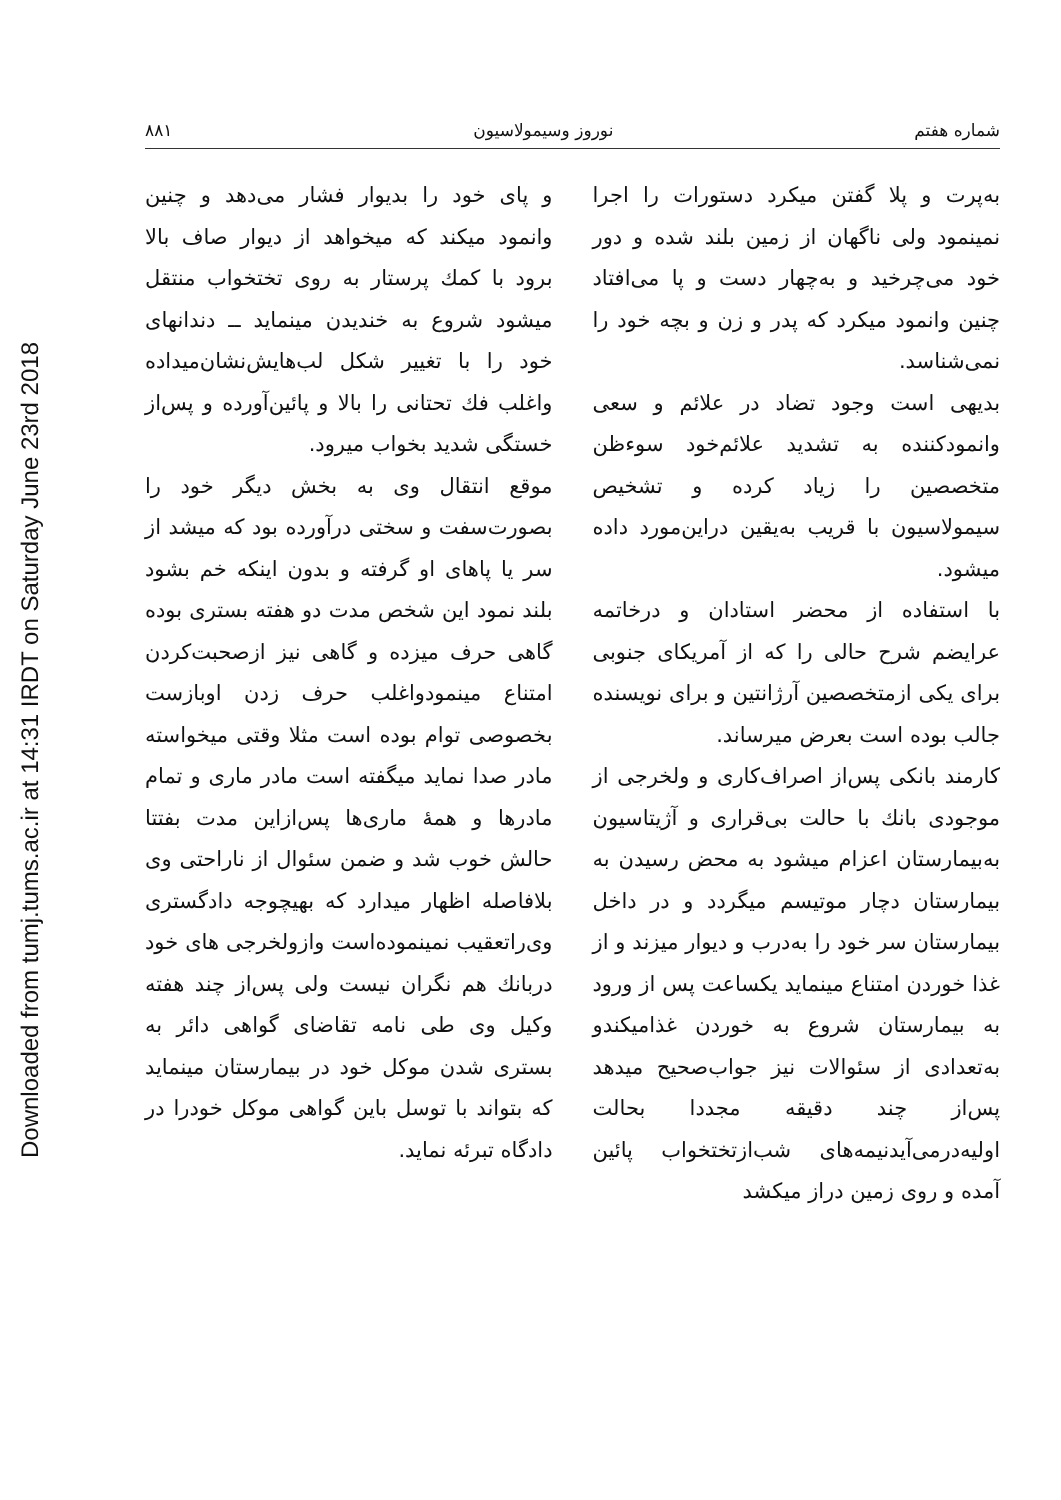Downloaded from tumj.tums.ac.ir at 14:31 IRDT on Saturday June 23rd 2018
شماره هفتم نوروز وسیمولاسیون ۸۸۱
به‌پرت و پلا گفتن میکرد دستورات را اجرا نمینمود ولی ناگهان از زمین بلند شده و دور خود می‌چرخید و به‌چهار دست و پا می‌افتاد چنین وانمود میکرد که پدر و زن و بچه خود را نمی‌شناسد.
بدیهی است وجود تضاد در علائم و سعی وانمودکننده به تشدید علائم‌خود سوءظن متخصصین را زیاد کرده و تشخیص سیمولاسیون با قریب به‌یقین دراین‌مورد داده میشود.
با استفاده از محضر استادان و درخاتمه عرایضم شرح حالی را که از آمریکای جنوبی برای یکی ازمتخصصین آرژانتین و برای نویسنده جالب بوده است بعرض میرساند.
کارمند بانکی پس‌از اصراف‌کاری و ولخرجی از موجودی بانك با حالت بی‌قراری و آژیتاسیون به‌بیمارستان اعزام میشود به محض رسیدن به بیمارستان دچار موتیسم میگردد و در داخل بیمارستان سر خود را به‌درب و دیوار میزند و از غذا خوردن امتناع مینماید یکساعت پس از ورود به بیمارستان شروع به خوردن غذامیکندو به‌تعدادی از سئوالات نیز جواب‌صحیح میدهد پس‌از چند دقیقه مجددا بحالت اولیه‌درمی‌آیدنیمه‌های شب‌ازتختخواب پائین آمده و روی زمین دراز میکشد
و پای خود را بدیوار فشار می‌دهد و چنین وانمود میکند که میخواهد از دیوار صاف بالا برود با کمك پرستار به روی تختخواب منتقل میشود شروع به خندیدن مینماید ــ دندانهای خود را با تغییر شکل لب‌هایش‌نشان‌میداده واغلب فك تحتانی را بالا و پائین‌آورده و پس‌از خستگی شدید بخواب میرود.
موقع انتقال وی به بخش دیگر خود را بصورت‌سفت و سختی درآورده بود که میشد از سر یا پاهای او گرفته و بدون اینکه خم بشود بلند نمود این شخص مدت دو هفته بستری بوده گاهی حرف میزده و گاهی نیز ازصحبت‌کردن امتناع مینمودواغلب حرف زدن اوبازست بخصوصی توام بوده است مثلا وقتی میخواسته مادر صدا نماید میگفته است مادر ماری و تمام مادرها و همهٔ ماری‌ها پس‌ازاین مدت بفتتا حالش خوب شد و ضمن سئوال از ناراحتی وی بلافاصله اظهار میدارد که بهیچوجه دادگستری وی‌راتعقیب نمینموده‌است وازولخرجی های خود دربانك هم نگران نیست ولی پس‌از چند هفته وکیل وی طی نامه تقاضای گواهی دائر به بستری شدن موکل خود در بیمارستان مینماید که بتواند با توسل باین گواهی موکل خودرا در دادگاه تبرئه نماید.